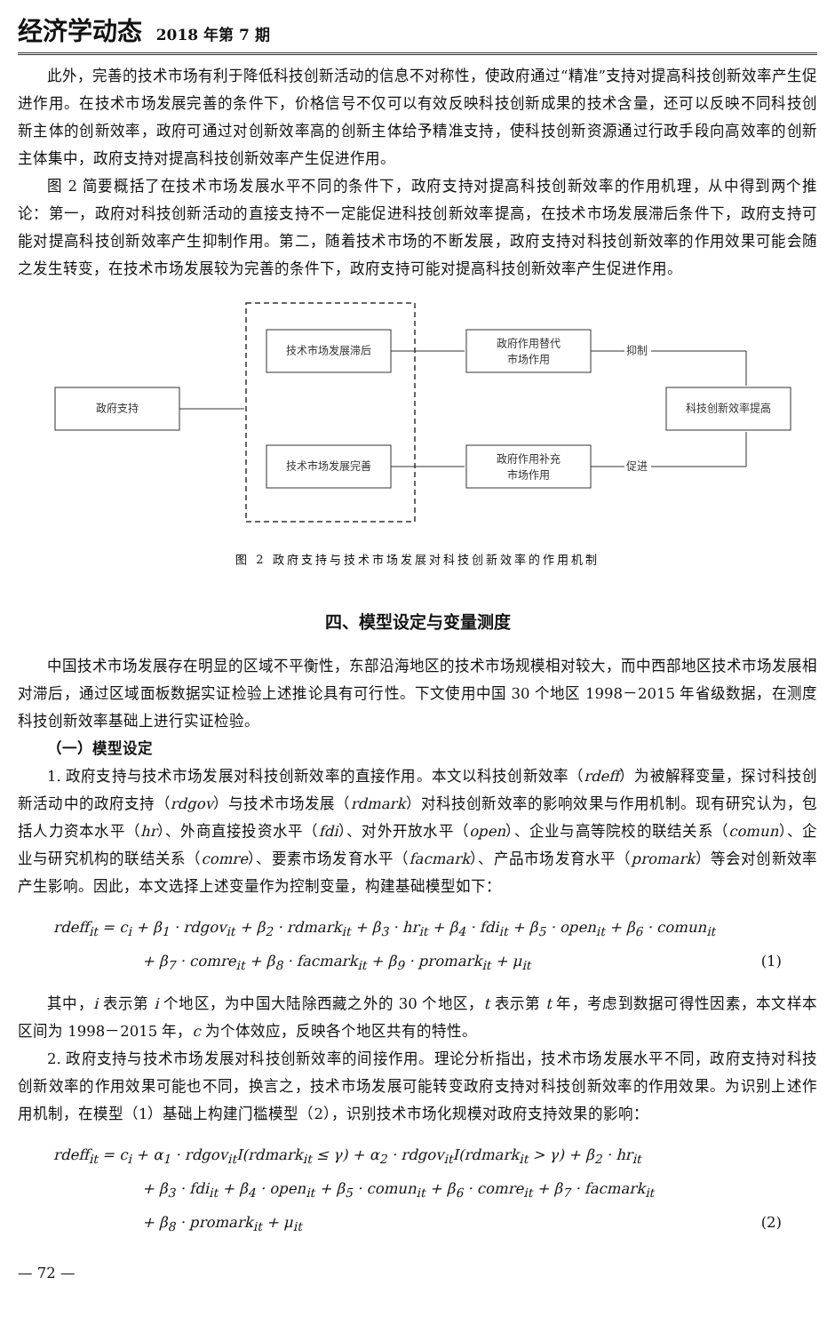经济学动态 2018 年第 7 期
此外，完善的技术市场有利于降低科技创新活动的信息不对称性，使政府通过“精准”支持对提高科技创新效率产生促进作用。在技术市场发展完善的条件下，价格信号不仅可以有效反映科技创新成果的技术含量，还可以反映不同科技创新主体的创新效率，政府可通过对创新效率高的创新主体给予精准支持，使科技创新资源通过行政手段向高效率的创新主体集中，政府支持对提高科技创新效率产生促进作用。
图 2 简要概括了在技术市场发展水平不同的条件下，政府支持对提高科技创新效率的作用机理，从中得到两个推论：第一，政府对科技创新活动的直接支持不一定能促进科技创新效率提高，在技术市场发展滞后条件下，政府支持可能对提高科技创新效率产生抑制作用。第二，随着技术市场的不断发展，政府支持对科技创新效率的作用效果可能会随之发生转变，在技术市场发展较为完善的条件下，政府支持可能对提高科技创新效率产生促进作用。
政府支持
技术市场发展滞后
技术市场发展完善
政府作用替代
市场作用
政府作用补充
市场作用
科技创新效率提高
抑制
促进
图 2 政府支持与技术市场发展对科技创新效率的作用机制
四、模型设定与变量测度
中国技术市场发展存在明显的区域不平衡性，东部沿海地区的技术市场规模相对较大，而中西部地区技术市场发展相对滞后，通过区域面板数据实证检验上述推论具有可行性。下文使用中国 30 个地区 1998－2015 年省级数据，在测度科技创新效率基础上进行实证检验。
（一）模型设定
1. 政府支持与技术市场发展对科技创新效率的直接作用。本文以科技创新效率（rdeff）为被解释变量，探讨科技创新活动中的政府支持（rdgov）与技术市场发展（rdmark）对科技创新效率的影响效果与作用机制。现有研究认为，包括人力资本水平（hr）、外商直接投资水平（fdi）、对外开放水平（open）、企业与高等院校的联结关系（comun）、企业与研究机构的联结关系（comre）、要素市场发育水平（facmark）、产品市场发育水平（promark）等会对创新效率产生影响。因此，本文选择上述变量作为控制变量，构建基础模型如下：
rdeff<sub>it</sub> = c<sub>i</sub> + β<sub>1</sub> · rdgov<sub>it</sub> + β<sub>2</sub> · rdmark<sub>it</sub> + β<sub>3</sub> · hr<sub>it</sub> + β<sub>4</sub> · fdi<sub>it</sub> + β<sub>5</sub> · open<sub>it</sub> + β<sub>6</sub> · comun<sub>it</sub>
+ β<sub>7</sub> · comre<sub>it</sub> + β<sub>8</sub> · facmark<sub>it</sub> + β<sub>9</sub> · promark<sub>it</sub> + μ<sub>it</sub> (1)
其中，i 表示第 i 个地区，为中国大陆除西藏之外的 30 个地区，t 表示第 t 年，考虑到数据可得性因素，本文样本区间为 1998－2015 年，c 为个体效应，反映各个地区共有的特性。
2. 政府支持与技术市场发展对科技创新效率的间接作用。理论分析指出，技术市场发展水平不同，政府支持对科技创新效率的作用效果可能也不同，换言之，技术市场发展可能转变政府支持对科技创新效率的作用效果。为识别上述作用机制，在模型（1）基础上构建门槛模型（2），识别技术市场化规模对政府支持效果的影响：
rdeff<sub>it</sub> = c<sub>i</sub> + α<sub>1</sub> · rdgov<sub>it</sub>I(rdmark<sub>it</sub> ≤ γ) + α<sub>2</sub> · rdgov<sub>it</sub>I(rdmark<sub>it</sub> > γ) + β<sub>2</sub> · hr<sub>it</sub>
+ β<sub>3</sub> · fdi<sub>it</sub> + β<sub>4</sub> · open<sub>it</sub> + β<sub>5</sub> · comun<sub>it</sub> + β<sub>6</sub> · comre<sub>it</sub> + β<sub>7</sub> · facmark<sub>it</sub>
+ β<sub>8</sub> · promark<sub>it</sub> + μ<sub>it</sub> (2)
— 72 —